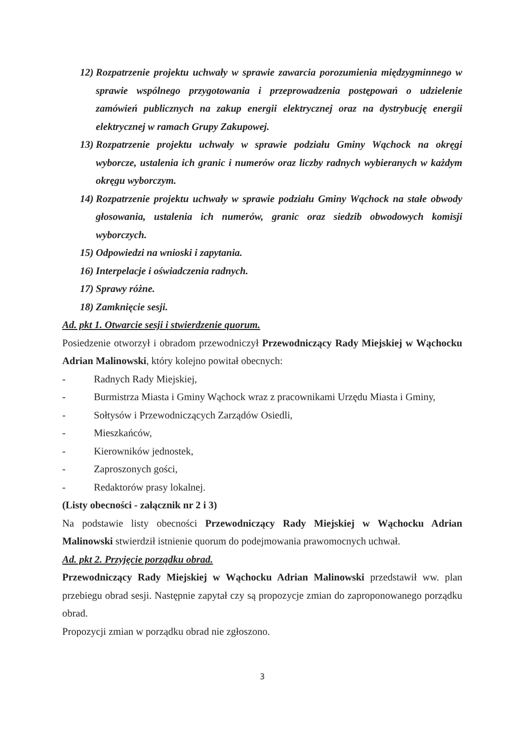12) Rozpatrzenie projektu uchwały w sprawie zawarcia porozumienia międzygminnego w sprawie wspólnego przygotowania i przeprowadzenia postępowań o udzielenie zamówień publicznych na zakup energii elektrycznej oraz na dystrybucję energii elektrycznej w ramach Grupy Zakupowej.
13) Rozpatrzenie projektu uchwały w sprawie podziału Gminy Wąchock na okręgi wyborcze, ustalenia ich granic i numerów oraz liczby radnych wybieranych w każdym okręgu wyborczym.
14) Rozpatrzenie projektu uchwały w sprawie podziału Gminy Wąchock na stałe obwody głosowania, ustalenia ich numerów, granic oraz siedzib obwodowych komisji wyborczych.
15) Odpowiedzi na wnioski i zapytania.
16) Interpelacje i oświadczenia radnych.
17) Sprawy różne.
18) Zamknięcie sesji.
Ad. pkt 1. Otwarcie sesji i stwierdzenie quorum.
Posiedzenie otworzył i obradom przewodniczył Przewodniczący Rady Miejskiej w Wąchocku Adrian Malinowski, który kolejno powitał obecnych:
- Radnych Rady Miejskiej,
- Burmistrza Miasta i Gminy Wąchock wraz z pracownikami Urzędu Miasta i Gminy,
- Sołtysów i Przewodniczących Zarządów Osiedli,
- Mieszkańców,
- Kierowników jednostek,
- Zaproszonych gości,
- Redaktorów prasy lokalnej.
(Listy obecności - załącznik nr 2 i 3)
Na podstawie listy obecności Przewodniczący Rady Miejskiej w Wąchocku Adrian Malinowski stwierdził istnienie quorum do podejmowania prawomocnych uchwał.
Ad. pkt 2. Przyjęcie porządku obrad.
Przewodniczący Rady Miejskiej w Wąchocku Adrian Malinowski przedstawił ww. plan przebiegu obrad sesji. Następnie zapytał czy są propozycje zmian do zaproponowanego porządku obrad.
Propozycji zmian w porządku obrad nie zgłoszono.
3